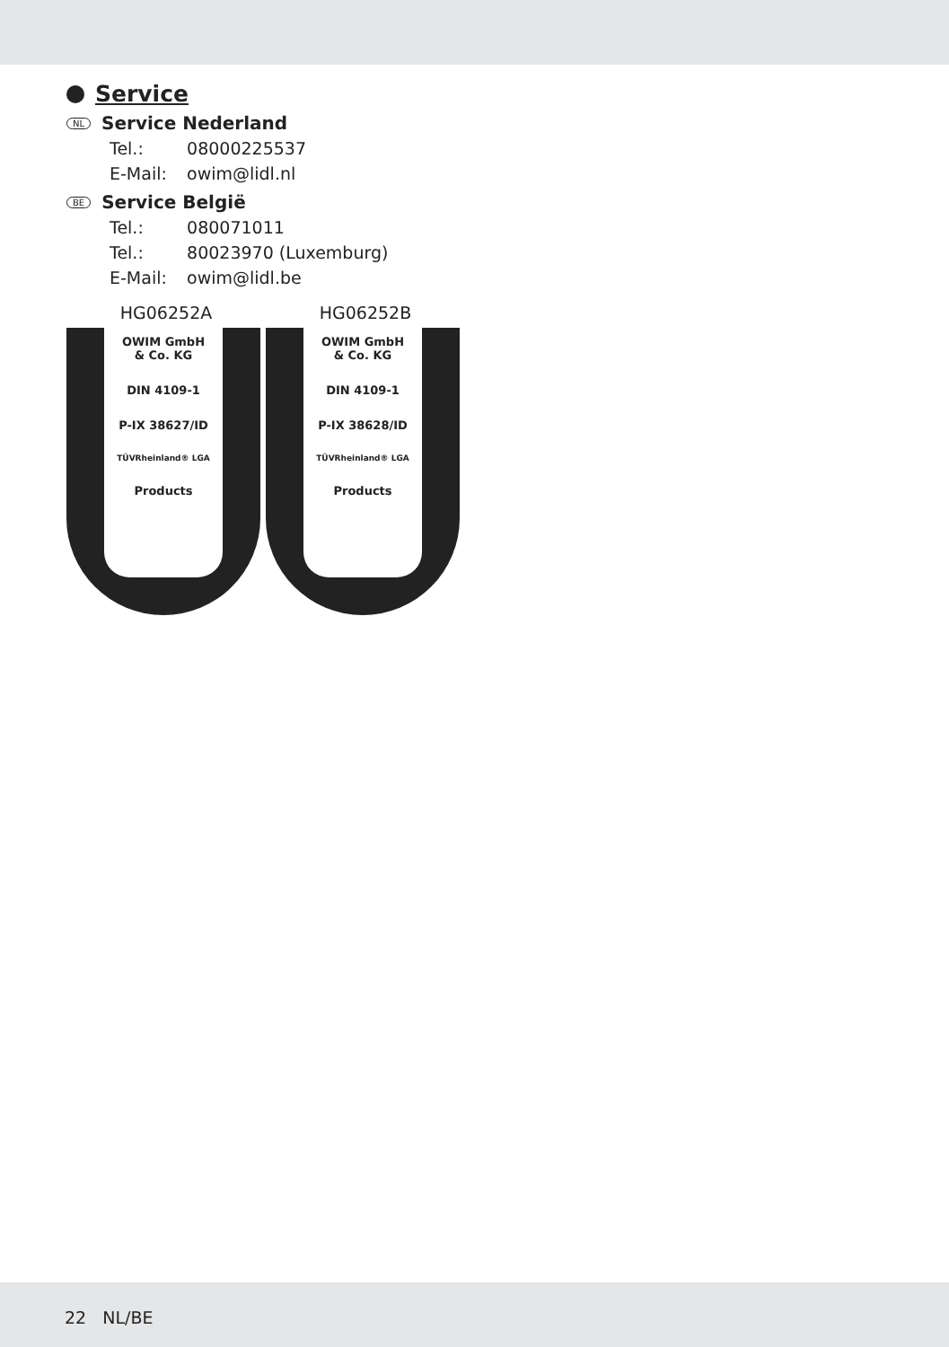Service
NL Service Nederland
Tel.: 08000225537
E-Mail: owim@lidl.nl
BE Service België
Tel.: 080071011
Tel.: 80023970 (Luxemburg)
E-Mail: owim@lidl.be
HG06252A
OWIM GmbH
& Co. KG
DIN 4109-1
P-IX 38627/ID
TÜVRheinland® LGA
Products
HG06252B
OWIM GmbH
& Co. KG
DIN 4109-1
P-IX 38628/ID
TÜVRheinland® LGA
Products
22 NL/BE